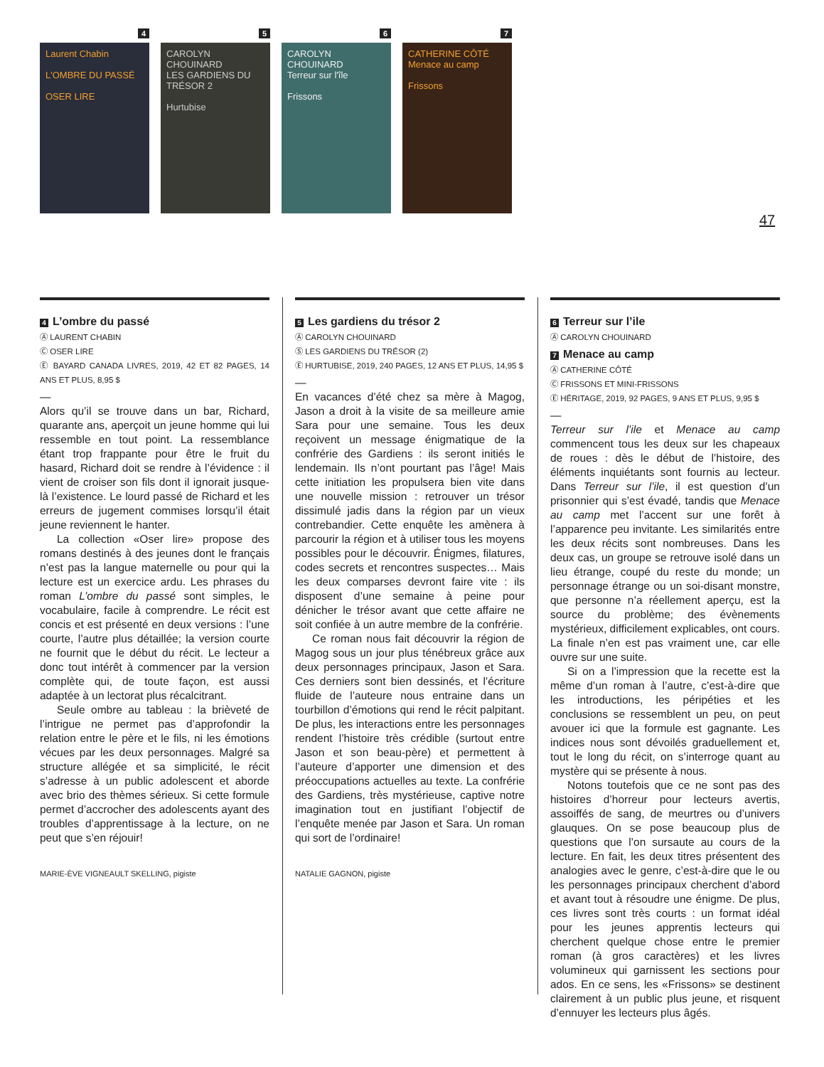4
Laurent Chabin
L'OMBRE DU PASSÉ
OSER LIRE
5
CAROLYN CHOUINARD
LES GARDIENS DU TRÉSOR 2
Hurtubise
6
CAROLYN CHOUINARD
Terreur sur l'île
Frissons
7
CATHERINE CÔTÉ
Menace au camp
Frissons
47
4 L’ombre du passé
Ⓐ LAURENT CHABIN
Ⓒ OSER LIRE
Ⓔ BAYARD CANADA LIVRES, 2019, 42 ET 82 PAGES, 14 ANS ET PLUS, 8,95 $
—
Alors qu’il se trouve dans un bar, Richard, quarante ans, aperçoit un jeune homme qui lui ressemble en tout point. La ressemblance étant trop frappante pour être le fruit du hasard, Richard doit se rendre à l’évidence : il vient de croiser son fils dont il ignorait jusque-là l’existence. Le lourd passé de Richard et les erreurs de jugement commises lorsqu’il était jeune reviennent le hanter.
La collection «Oser lire» propose des romans destinés à des jeunes dont le français n’est pas la langue maternelle ou pour qui la lecture est un exercice ardu. Les phrases du roman L’ombre du passé sont simples, le vocabulaire, facile à comprendre. Le récit est concis et est présenté en deux versions : l’une courte, l’autre plus détaillée; la version courte ne fournit que le début du récit. Le lecteur a donc tout intérêt à commencer par la version complète qui, de toute façon, est aussi adaptée à un lectorat plus récalcitrant.
Seule ombre au tableau : la brièveté de l’intrigue ne permet pas d’approfondir la relation entre le père et le fils, ni les émotions vécues par les deux personnages. Malgré sa structure allégée et sa simplicité, le récit s’adresse à un public adolescent et aborde avec brio des thèmes sérieux. Si cette formule permet d’accrocher des adolescents ayant des troubles d’apprentissage à la lecture, on ne peut que s’en réjouir!
MARIE-ÈVE VIGNEAULT SKELLING, pigiste
5 Les gardiens du trésor 2
Ⓐ CAROLYN CHOUINARD
Ⓢ LES GARDIENS DU TRÉSOR (2)
Ⓔ HURTUBISE, 2019, 240 PAGES, 12 ANS ET PLUS, 14,95 $
—
En vacances d’été chez sa mère à Magog, Jason a droit à la visite de sa meilleure amie Sara pour une semaine. Tous les deux reçoivent un message énigmatique de la confrérie des Gardiens : ils seront initiés le lendemain. Ils n’ont pourtant pas l’âge! Mais cette initiation les propulsera bien vite dans une nouvelle mission : retrouver un trésor dissimulé jadis dans la région par un vieux contrebandier. Cette enquête les amènera à parcourir la région et à utiliser tous les moyens possibles pour le découvrir. Énigmes, filatures, codes secrets et rencontres suspectes… Mais les deux comparses devront faire vite : ils disposent d’une semaine à peine pour dénicher le trésor avant que cette affaire ne soit confiée à un autre membre de la confrérie.
Ce roman nous fait découvrir la région de Magog sous un jour plus ténébreux grâce aux deux personnages principaux, Jason et Sara. Ces derniers sont bien dessinés, et l’écriture fluide de l’auteure nous entraine dans un tourbillon d’émotions qui rend le récit palpitant. De plus, les interactions entre les personnages rendent l’histoire très crédible (surtout entre Jason et son beau-père) et permettent à l’auteure d’apporter une dimension et des préoccupations actuelles au texte. La confrérie des Gardiens, très mystérieuse, captive notre imagination tout en justifiant l’objectif de l’enquête menée par Jason et Sara. Un roman qui sort de l’ordinaire!
NATALIE GAGNON, pigiste
6 Terreur sur l’ile
Ⓐ CAROLYN CHOUINARD
7 Menace au camp
Ⓐ CATHERINE CÔTÉ
Ⓒ FRISSONS ET MINI-FRISSONS
Ⓔ HÉRITAGE, 2019, 92 PAGES, 9 ANS ET PLUS, 9,95 $
—
Terreur sur l’ile et Menace au camp commencent tous les deux sur les chapeaux de roues : dès le début de l’histoire, des éléments inquiétants sont fournis au lecteur. Dans Terreur sur l’ile, il est question d’un prisonnier qui s’est évadé, tandis que Menace au camp met l’accent sur une forêt à l’apparence peu invitante. Les similarités entre les deux récits sont nombreuses. Dans les deux cas, un groupe se retrouve isolé dans un lieu étrange, coupé du reste du monde; un personnage étrange ou un soi-disant monstre, que personne n’a réellement aperçu, est la source du problème; des évènements mystérieux, difficilement explicables, ont cours. La finale n’en est pas vraiment une, car elle ouvre sur une suite.
Si on a l’impression que la recette est la même d’un roman à l’autre, c’est-à-dire que les introductions, les péripéties et les conclusions se ressemblent un peu, on peut avouer ici que la formule est gagnante. Les indices nous sont dévoilés graduellement et, tout le long du récit, on s’interroge quant au mystère qui se présente à nous.
Notons toutefois que ce ne sont pas des histoires d’horreur pour lecteurs avertis, assoiffés de sang, de meurtres ou d’univers glauques. On se pose beaucoup plus de questions que l’on sursaute au cours de la lecture. En fait, les deux titres présentent des analogies avec le genre, c’est-à-dire que le ou les personnages principaux cherchent d’abord et avant tout à résoudre une énigme. De plus, ces livres sont très courts : un format idéal pour les jeunes apprentis lecteurs qui cherchent quelque chose entre le premier roman (à gros caractères) et les livres volumineux qui garnissent les sections pour ados. En ce sens, les «Frissons» se destinent clairement à un public plus jeune, et risquent d’ennuyer les lecteurs plus âgés.